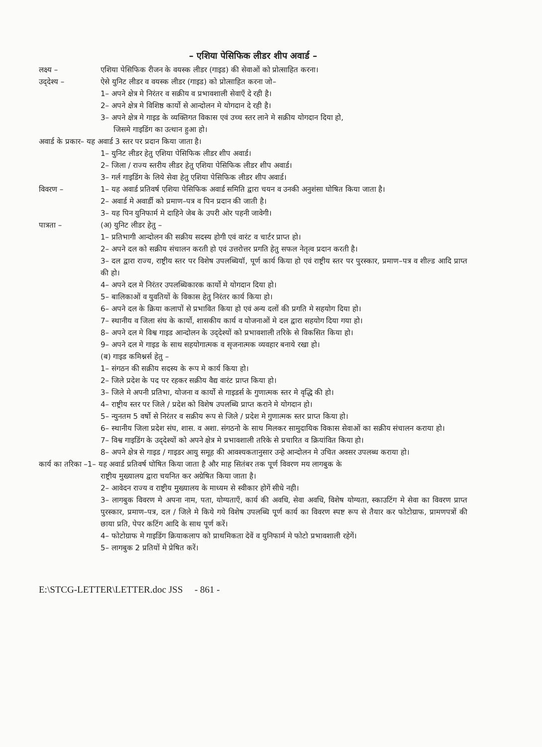– एशिया पेसिफिक लीडर शीप अवार्ड –
लक्ष्य – एशिया पेसिफिक रीजन के वयस्क लीडर (गाइड) की सेवाओं को प्रोत्साहित करना।
उद्‌देश्य – ऐसे युनिट लीडर व वयस्क लीडर (गाइड) को प्रोत्साहित करना जो–
1– अपने क्षेत्र मे निरंतर व सक्रीय व प्रभावशाली सेवाएँ दे रही है।
2– अपने क्षेत्र मे विशिष्ठ कार्यो से आन्दोलन मे योगदान दे रही है।
3– अपने क्षेत्र मे गाइड के व्यक्तिगत विकास एवं उच्च स्तर लाने मे सक्रीय योगदान दिया हो,
जिसमे गाइडिंग का उत्थान हुआ हो।
अवार्ड के प्रकार– यह अवार्ड 3 स्तर पर प्रदान किया जाता है।
1– युनिट लीडर हेतु एशिया पेसिफिक लीडर शीप अवार्ड।
2– जिला / राज्य स्तरीय लीडर हेतु एशिया पेसिफिक लीडर शीप अवार्ड।
3– गर्ल गाइडिंग के लिये सेवा हेतु एशिया पेसिफिक लीडर शीप अवार्ड।
विवरण – 1– यह अवार्ड प्रतिवर्ष एशिया पेसिफिक अवार्ड समिति द्वारा चयन व उनकी अनुशंसा घोषित किया जाता है।
2– अवार्ड मे अवार्डी को प्रमाण–पत्र व पिन प्रदान की जाती है।
3– यह पिन युनिफार्म मे दाहिने जेब के उपरी ओर पहनी जावेगी।
पात्रता – (अ) युनिट लीडर हेतु –
1– प्रतिभागी आन्दोलन की सक्रीय सदस्य होगी एवं वारंट व चार्टर प्राप्त हो।
2– अपने दल को सक्रीय संचालन करती हो एवं उत्तरोत्तर प्रगति हेतु सफल नेतृत्व प्रदान करती है।
3– दल द्वारा राज्य, राष्ट्रीय स्तर पर विशेष उपलब्धियॉ, पूर्ण कार्य किया हो एवं राष्ट्रीय स्तर पर पुरस्कार, प्रमाण–पत्र व शील्ड आदि प्राप्त की हो।
4– अपने दल मे निरंतर उपलब्धिकारक कार्यो मे योगदान दिया हो।
5– बालिकाओं व युवतियों के विकास हेतु निरंतर कार्य किया हो।
6– अपने दल के क्रिया कलापों से प्रभावित किया हो एवं अन्य दलों की प्रगति मे सहयोग दिया हो।
7– स्थानीय व जिला संघ के कार्यो, शासकीय कार्य व योजनाओं मे दल द्वारा सहयोग दिया गया हो।
8– अपने दल मे विश्व गाइड आन्दोलन के उद्‌देश्यों को प्रभावशाली तरिके से विकसित किया हो।
9– अपने दल मे गाइड के साथ सहयोगात्मक व सृजनात्मक व्यवहार बनाये रखा हो।
(ब) गाइड कमिश्नर्स हेतु –
1– संगठन की सक्रीय सदस्य के रूप मे कार्य किया हो।
2– जिले प्रदेश के पद पर रहकर सक्रीय वैद्य वारंट प्राप्त किया हो।
3– जिले मे अपनी प्रतिभा, योजना व कार्यो से गाइडर्स के गुणात्मक स्तर मे वृद्धि की हो।
4– राष्ट्रीय स्तर पर जिले / प्रदेश को विशेष उपलब्धि प्राप्त कराने मे योगदान हो।
5– न्युनतम 5 वर्षो से निरंतर व सक्रीय रूप से जिले / प्रदेश मे गुणात्मक स्तर प्राप्त किया हो।
6– स्थानीय जिला प्रदेश संघ, शास. व अशा. संगठनो के साथ मिलकर सामुदायिक विकास सेवाओं का सक्रीय संचालन कराया हो।
7– विश्व गाइडिंग के उद्‌देश्यों को अपने क्षेत्र मे प्रभावशाली तरिके से प्रचारित व क्रियांवित किया हो।
8– अपने क्षेत्र से गाइड / गाइडर आयु समूह की आवश्यकतानुसार उन्हे आन्दोलन मे उचित अवसर उपलब्ध कराया हो।
कार्य का तरिका –1– यह अवार्ड प्रतिवर्ष घोषित किया जाता है और माह सितंबर तक पूर्ण विवरण मय लागबुक के
राष्ट्रीय मुख्यालय द्वारा चयनित कर अग्रेषित किया जाता है।
2– आवेदन राज्य व राष्ट्रीय मुख्यालय के माध्यम से स्वीकार होगें सीधे नही।
3– लागबुक विवरण मे अपना नाम, पता, योग्यताएँ, कार्य की अवधि, सेवा अवधि, विशेष योग्यता, स्काउटिंग मे सेवा का विवरण प्राप्त पुरस्कार, प्रमाण–पत्र, दल / जिले मे किये गये विशेष उपलब्धि पूर्ण कार्य का विवरण स्पष्ट रूप से तैयार कर फोटोग्राफ, प्रामणपत्रों की छाया प्रति, पेपर कटिंग आदि के साथ पूर्ण करें।
4– फोटोग्राफ मे गाइडिंग क्रियाकलाप को प्राथमिकता देवें व युनिफार्म मे फोटो प्रभावशाली रहेगें।
5– लागबुक 2 प्रतियों मे प्रेषित करें।
E:\STCG-LETTER\LETTER.doc JSS - 861 -